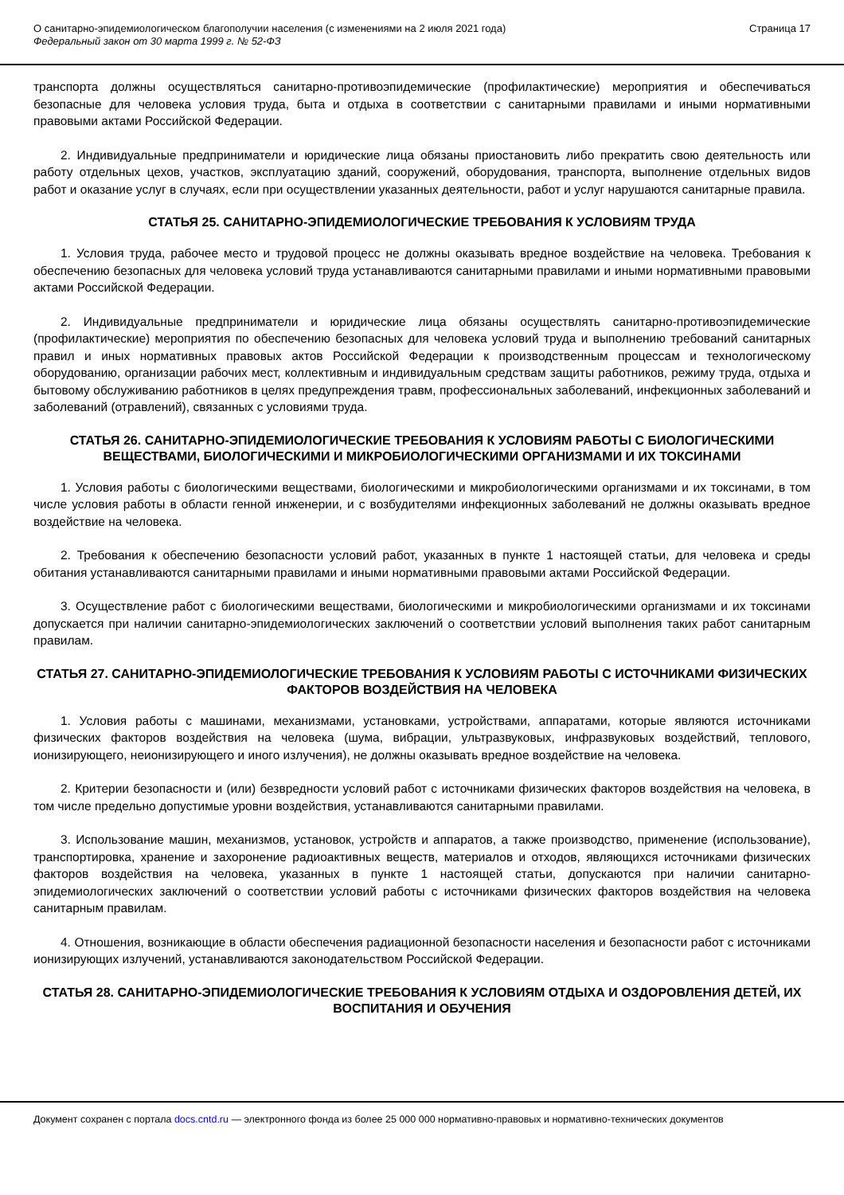О санитарно-эпидемиологическом благополучии населения (с изменениями на 2 июля 2021 года)
Федеральный закон от 30 марта 1999 г. № 52-ФЗ
Страница 17
транспорта должны осуществляться санитарно-противоэпидемические (профилактические) мероприятия и обеспечиваться безопасные для человека условия труда, быта и отдыха в соответствии с санитарными правилами и иными нормативными правовыми актами Российской Федерации.
2. Индивидуальные предприниматели и юридические лица обязаны приостановить либо прекратить свою деятельность или работу отдельных цехов, участков, эксплуатацию зданий, сооружений, оборудования, транспорта, выполнение отдельных видов работ и оказание услуг в случаях, если при осуществлении указанных деятельности, работ и услуг нарушаются санитарные правила.
СТАТЬЯ 25. САНИТАРНО-ЭПИДЕМИОЛОГИЧЕСКИЕ ТРЕБОВАНИЯ К УСЛОВИЯМ ТРУДА
1. Условия труда, рабочее место и трудовой процесс не должны оказывать вредное воздействие на человека. Требования к обеспечению безопасных для человека условий труда устанавливаются санитарными правилами и иными нормативными правовыми актами Российской Федерации.
2. Индивидуальные предприниматели и юридические лица обязаны осуществлять санитарно-противоэпидемические (профилактические) мероприятия по обеспечению безопасных для человека условий труда и выполнению требований санитарных правил и иных нормативных правовых актов Российской Федерации к производственным процессам и технологическому оборудованию, организации рабочих мест, коллективным и индивидуальным средствам защиты работников, режиму труда, отдыха и бытовому обслуживанию работников в целях предупреждения травм, профессиональных заболеваний, инфекционных заболеваний и заболеваний (отравлений), связанных с условиями труда.
СТАТЬЯ 26. САНИТАРНО-ЭПИДЕМИОЛОГИЧЕСКИЕ ТРЕБОВАНИЯ К УСЛОВИЯМ РАБОТЫ С БИОЛОГИЧЕСКИМИ ВЕЩЕСТВАМИ, БИОЛОГИЧЕСКИМИ И МИКРОБИОЛОГИЧЕСКИМИ ОРГАНИЗМАМИ И ИХ ТОКСИНАМИ
1. Условия работы с биологическими веществами, биологическими и микробиологическими организмами и их токсинами, в том числе условия работы в области генной инженерии, и с возбудителями инфекционных заболеваний не должны оказывать вредное воздействие на человека.
2. Требования к обеспечению безопасности условий работ, указанных в пункте 1 настоящей статьи, для человека и среды обитания устанавливаются санитарными правилами и иными нормативными правовыми актами Российской Федерации.
3. Осуществление работ с биологическими веществами, биологическими и микробиологическими организмами и их токсинами допускается при наличии санитарно-эпидемиологических заключений о соответствии условий выполнения таких работ санитарным правилам.
СТАТЬЯ 27. САНИТАРНО-ЭПИДЕМИОЛОГИЧЕСКИЕ ТРЕБОВАНИЯ К УСЛОВИЯМ РАБОТЫ С ИСТОЧНИКАМИ ФИЗИЧЕСКИХ ФАКТОРОВ ВОЗДЕЙСТВИЯ НА ЧЕЛОВЕКА
1. Условия работы с машинами, механизмами, установками, устройствами, аппаратами, которые являются источниками физических факторов воздействия на человека (шума, вибрации, ультразвуковых, инфразвуковых воздействий, теплового, ионизирующего, неионизирующего и иного излучения), не должны оказывать вредное воздействие на человека.
2. Критерии безопасности и (или) безвредности условий работ с источниками физических факторов воздействия на человека, в том числе предельно допустимые уровни воздействия, устанавливаются санитарными правилами.
3. Использование машин, механизмов, установок, устройств и аппаратов, а также производство, применение (использование), транспортировка, хранение и захоронение радиоактивных веществ, материалов и отходов, являющихся источниками физических факторов воздействия на человека, указанных в пункте 1 настоящей статьи, допускаются при наличии санитарно-эпидемиологических заключений о соответствии условий работы с источниками физических факторов воздействия на человека санитарным правилам.
4. Отношения, возникающие в области обеспечения радиационной безопасности населения и безопасности работ с источниками ионизирующих излучений, устанавливаются законодательством Российской Федерации.
СТАТЬЯ 28. САНИТАРНО-ЭПИДЕМИОЛОГИЧЕСКИЕ ТРЕБОВАНИЯ К УСЛОВИЯМ ОТДЫХА И ОЗДОРОВЛЕНИЯ ДЕТЕЙ, ИХ ВОСПИТАНИЯ И ОБУЧЕНИЯ
Документ сохранен с портала docs.cntd.ru — электронного фонда из более 25 000 000 нормативно-правовых и нормативно-технических документов